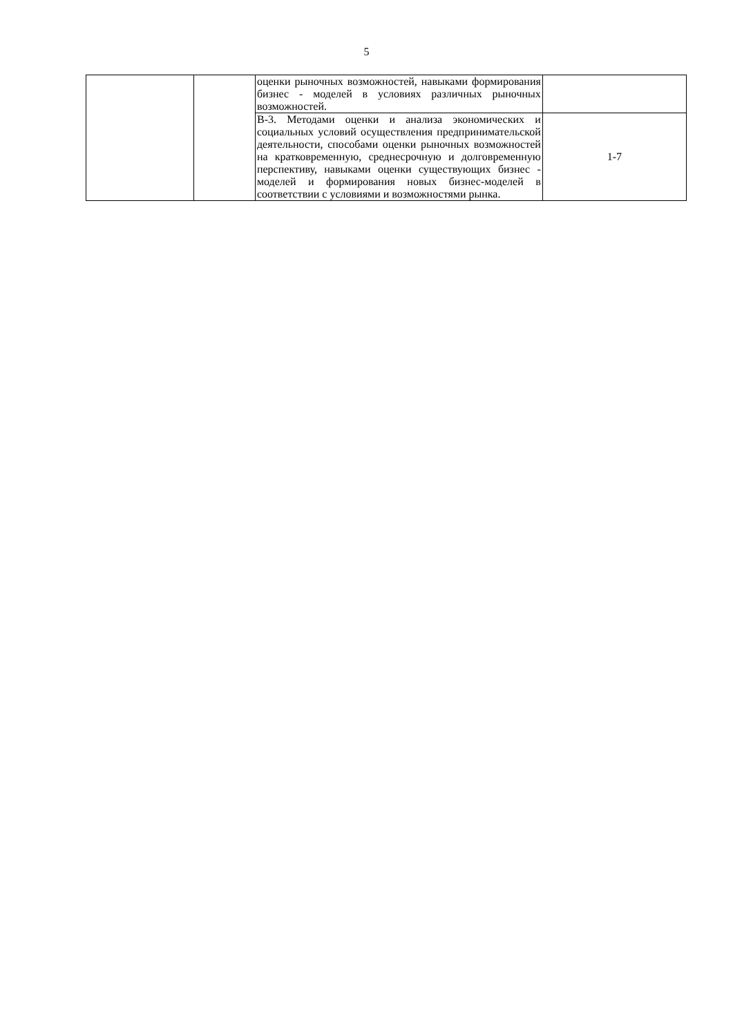5
| | | оценки рыночных возможностей, навыками формирования бизнес - моделей в условиях различных рыночных возможностей. | |
| | | В-3. Методами оценки и анализа экономических и социальных условий осуществления предпринимательской деятельности, способами оценки рыночных возможностей на кратковременную, среднесрочную и долговременную перспективу, навыками оценки существующих бизнес - моделей и формирования новых бизнес-моделей в соответствии с условиями и возможностями рынка. | 1-7 |